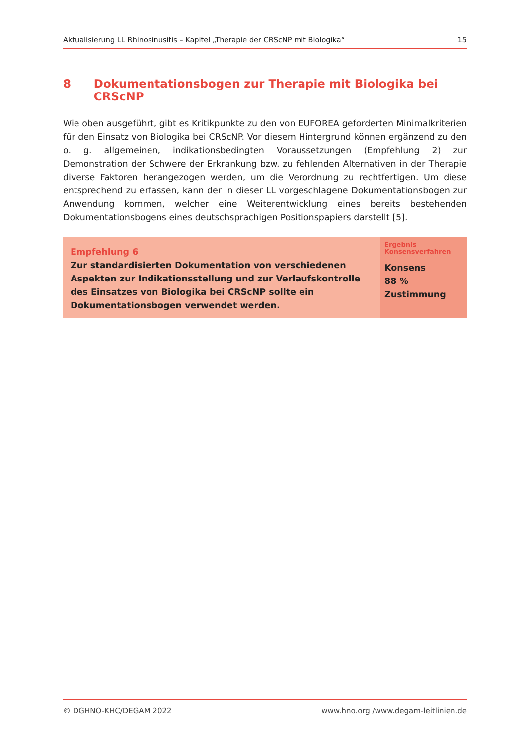Aktualisierung LL Rhinosinusitis – Kapitel „Therapie der CRScNP mit Biologika“15
8 Dokumentationsbogen zur Therapie mit Biologika bei CRScNP
Wie oben ausgeführt, gibt es Kritikpunkte zu den von EUFOREA geforderten Minimalkriterien für den Einsatz von Biologika bei CRScNP. Vor diesem Hintergrund können ergänzend zu den o. g. allgemeinen, indikationsbedingten Voraussetzungen (Empfehlung 2) zur Demonstration der Schwere der Erkrankung bzw. zu fehlenden Alternativen in der Therapie diverse Faktoren herangezogen werden, um die Verordnung zu rechtfertigen. Um diese entsprechend zu erfassen, kann der in dieser LL vorgeschlagene Dokumentationsbogen zur Anwendung kommen, welcher eine Weiterentwicklung eines bereits bestehenden Dokumentationsbogens eines deutschsprachigen Positionspapiers darstellt [5].
Empfehlung 6
Zur standardisierten Dokumentation von verschiedenen Aspekten zur Indikationsstellung und zur Verlaufskontrolle des Einsatzes von Biologika bei CRScNP sollte ein Dokumentationsbogen verwendet werden.
Ergebnis
Konsensverfahren
Konsens
88 %
Zustimmung
© DGHNO-KHC/DEGAM 2022 www.hno.org /www.degam-leitlinien.de